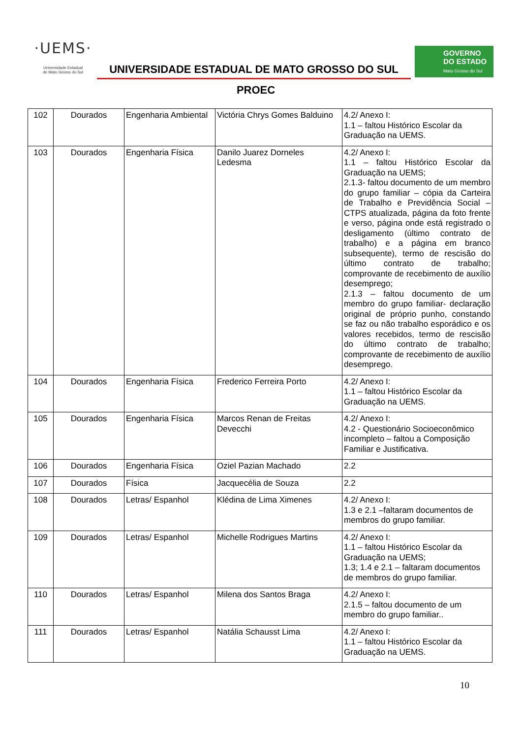·UEMS·
Universidade Estadual
de Mato Grosso do Sul
UNIVERSIDADE ESTADUAL DE MATO GROSSO DO SUL
GOVERNO
DO ESTADO
Mato Grosso do Sul
PROEC
| 102 | Dourados | Engenharia Ambiental | Victória Chrys Gomes Balduino | 4.2/ Anexo I: 1.1 – faltou Histórico Escolar da Graduação na UEMS. |
| 103 | Dourados | Engenharia Física | Danilo Juarez Dorneles Ledesma | 4.2/ Anexo I: 1.1 – faltou Histórico Escolar da Graduação na UEMS; 2.1.3- faltou documento de um membro do grupo familiar – cópia da Carteira de Trabalho e Previdência Social – CTPS atualizada, página da foto frente e verso, página onde está registrado o desligamento (último contrato de trabalho) e a página em branco subsequente), termo de rescisão do último contrato de trabalho; comprovante de recebimento de auxílio desemprego; 2.1.3 – faltou documento de um membro do grupo familiar- declaração original de próprio punho, constando se faz ou não trabalho esporádico e os valores recebidos, termo de rescisão do último contrato de trabalho; comprovante de recebimento de auxílio desemprego. |
| 104 | Dourados | Engenharia Física | Frederico Ferreira Porto | 4.2/ Anexo I: 1.1 – faltou Histórico Escolar da Graduação na UEMS. |
| 105 | Dourados | Engenharia Física | Marcos Renan de Freitas Devecchi | 4.2/ Anexo I: 4.2 - Questionário Socioeconômico incompleto – faltou a Composição Familiar e Justificativa. |
| 106 | Dourados | Engenharia Física | Oziel Pazian Machado | 2.2 |
| 107 | Dourados | Física | Jacquecélia de Souza | 2.2 |
| 108 | Dourados | Letras/ Espanhol | Klédina de Lima Ximenes | 4.2/ Anexo I: 1.3 e 2.1 –faltaram documentos de membros do grupo familiar. |
| 109 | Dourados | Letras/ Espanhol | Michelle Rodrigues Martins | 4.2/ Anexo I: 1.1 – faltou Histórico Escolar da Graduação na UEMS; 1.3; 1.4 e 2.1 – faltaram documentos de membros do grupo familiar. |
| 110 | Dourados | Letras/ Espanhol | Milena dos Santos Braga | 4.2/ Anexo I: 2.1.5 – faltou documento de um membro do grupo familiar.. |
| 111 | Dourados | Letras/ Espanhol | Natália Schausst Lima | 4.2/ Anexo I: 1.1 – faltou Histórico Escolar da Graduação na UEMS. |
10